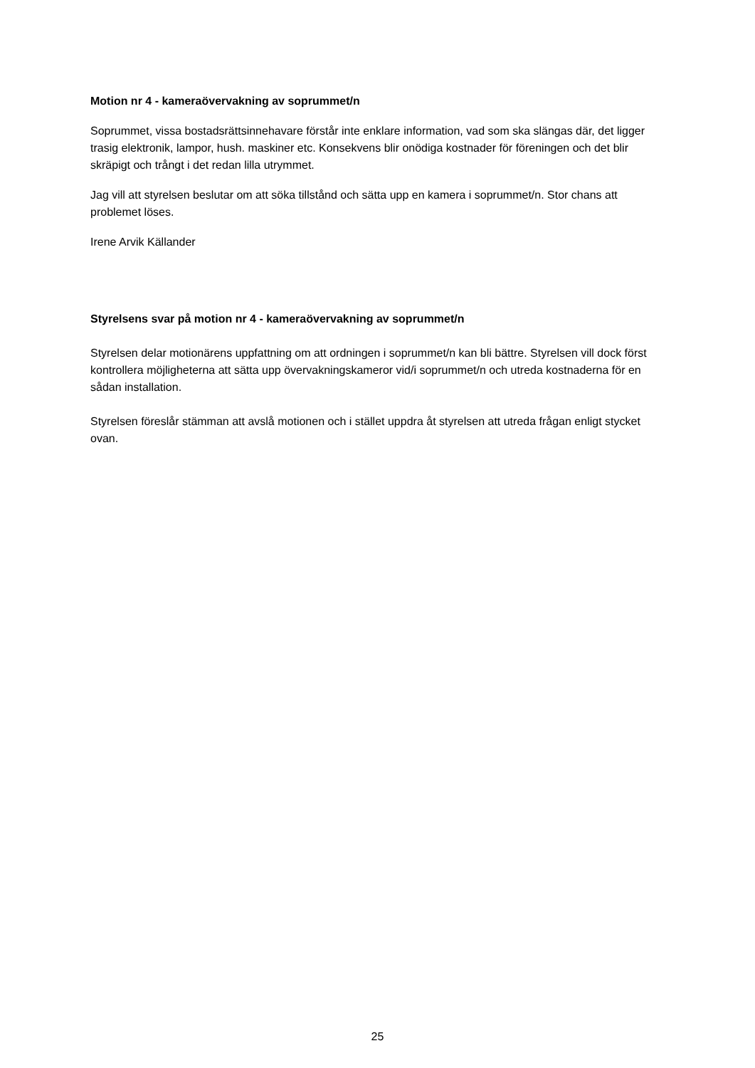Motion nr 4 - kameraövervakning av soprummet/n
Soprummet, vissa bostadsrättsinnehavare förstår inte enklare information, vad som ska slängas där, det ligger trasig elektronik, lampor, hush. maskiner etc. Konsekvens blir onödiga kostnader för föreningen och det blir skräpigt och trångt i det redan lilla utrymmet.
Jag vill att styrelsen beslutar om att söka tillstånd och sätta upp en kamera i soprummet/n. Stor chans att problemet löses.
Irene Arvik Källander
Styrelsens svar på motion nr 4 - kameraövervakning av soprummet/n
Styrelsen delar motionärens uppfattning om att ordningen i soprummet/n kan bli bättre. Styrelsen vill dock först kontrollera möjligheterna att sätta upp övervakningskameror vid/i soprummet/n och utreda kostnaderna för en sådan installation.
Styrelsen föreslår stämman att avslå motionen och i stället uppdra åt styrelsen att utreda frågan enligt stycket ovan.
25